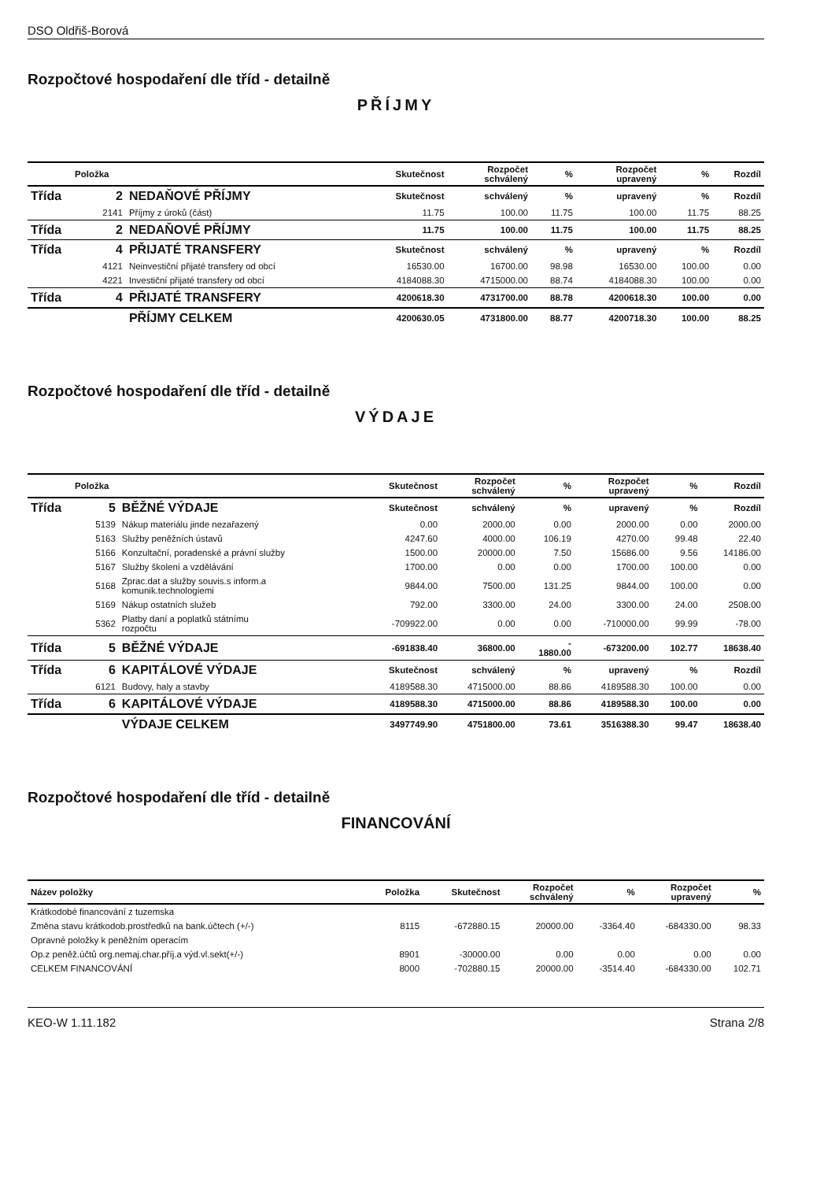DSO Oldřiš-Borová
Rozpočtové hospodaření dle tříd - detailně
PŘÍJMY
| Položka | | | Skutečnost | Rozpočet schválený | % | Rozpočet upravený | % | Rozdíl |
| --- | --- | --- | --- | --- | --- | --- | --- | --- |
| Třída | 2 | NEDAŇOVÉ PŘÍJMY | Skutečnost | schválený | % | upravený | % | Rozdíl |
| | 2141 | Příjmy z úroků (část) | 11.75 | 100.00 | 11.75 | 100.00 | 11.75 | 88.25 |
| Třída | 2 | NEDAŇOVÉ PŘÍJMY | 11.75 | 100.00 | 11.75 | 100.00 | 11.75 | 88.25 |
| Třída | 4 | PŘIJATÉ TRANSFERY | Skutečnost | schválený | % | upravený | % | Rozdíl |
| | 4121 | Neinvestiční přijaté transfery od obcí | 16530.00 | 16700.00 | 98.98 | 16530.00 | 100.00 | 0.00 |
| | 4221 | Investiční přijaté transfery od obcí | 4184088.30 | 4715000.00 | 88.74 | 4184088.30 | 100.00 | 0.00 |
| Třída | 4 | PŘIJATÉ TRANSFERY | 4200618.30 | 4731700.00 | 88.78 | 4200618.30 | 100.00 | 0.00 |
| | | PŘÍJMY CELKEM | 4200630.05 | 4731800.00 | 88.77 | 4200718.30 | 100.00 | 88.25 |
Rozpočtové hospodaření dle tříd - detailně
VÝDAJE
| Položka | | | Skutečnost | Rozpočet schválený | % | Rozpočet upravený | % | Rozdíl |
| --- | --- | --- | --- | --- | --- | --- | --- | --- |
| Třída | 5 | BĚŽNÉ VÝDAJE | Skutečnost | schválený | % | upravený | % | Rozdíl |
| | 5139 | Nákup materiálu jinde nezařazený | 0.00 | 2000.00 | 0.00 | 2000.00 | 0.00 | 2000.00 |
| | 5163 | Služby peněžních ústavů | 4247.60 | 4000.00 | 106.19 | 4270.00 | 99.48 | 22.40 |
| | 5166 | Konzultační, poradenské a právní služby | 1500.00 | 20000.00 | 7.50 | 15686.00 | 9.56 | 14186.00 |
| | 5167 | Služby školení a vzdělávání | 1700.00 | 0.00 | 0.00 | 1700.00 | 100.00 | 0.00 |
| | 5168 | Zprac.dat a služby souvis.s inform.a komunik.technologiemi | 9844.00 | 7500.00 | 131.25 | 9844.00 | 100.00 | 0.00 |
| | 5169 | Nákup ostatních služeb | 792.00 | 3300.00 | 24.00 | 3300.00 | 24.00 | 2508.00 |
| | 5362 | Platby daní a poplatků státnímu rozpočtu | -709922.00 | 0.00 | 0.00 | -710000.00 | 99.99 | -78.00 |
| Třída | 5 | BĚŽNÉ VÝDAJE | -691838.40 | 36800.00 | - 1880.00 | -673200.00 | 102.77 | 18638.40 |
| Třída | 6 | KAPITÁLOVÉ VÝDAJE | Skutečnost | schválený | % | upravený | % | Rozdíl |
| | 6121 | Budovy, haly a stavby | 4189588.30 | 4715000.00 | 88.86 | 4189588.30 | 100.00 | 0.00 |
| Třída | 6 | KAPITÁLOVÉ VÝDAJE | 4189588.30 | 4715000.00 | 88.86 | 4189588.30 | 100.00 | 0.00 |
| | | VÝDAJE CELKEM | 3497749.90 | 4751800.00 | 73.61 | 3516388.30 | 99.47 | 18638.40 |
Rozpočtové hospodaření dle tříd - detailně
FINANCOVÁNÍ
| Název položky | Položka | Skutečnost | Rozpočet schválený | % | Rozpočet upravený | % |
| --- | --- | --- | --- | --- | --- | --- |
| Krátkodobé financování z tuzemska | | | | | | |
| Změna stavu krátkodob.prostředků na bank.účtech (+/-) | 8115 | -672880.15 | 20000.00 | -3364.40 | -684330.00 | 98.33 |
| Opravné položky k peněžním operacím | | | | | | |
| Op.z peněž.účtů org.nemaj.char.příj.a výd.vl.sekt(+/-) | 8901 | -30000.00 | 0.00 | 0.00 | 0.00 | 0.00 |
| CELKEM FINANCOVÁNÍ | 8000 | -702880.15 | 20000.00 | -3514.40 | -684330.00 | 102.71 |
KEO-W 1.11.182 Strana 2/8